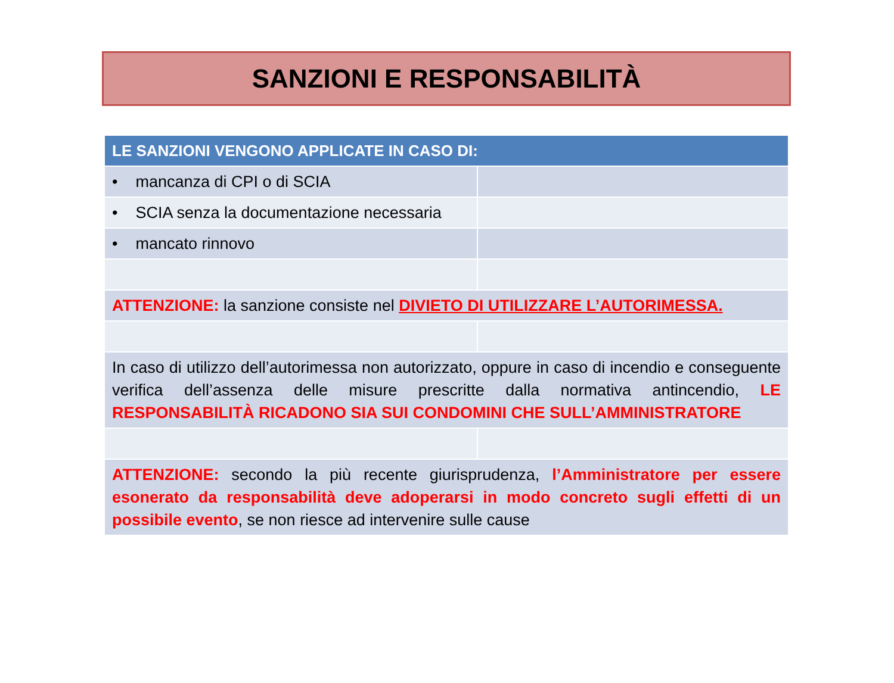SANZIONI E RESPONSABILITÀ
| LE SANZIONI VENGONO APPLICATE IN CASO DI: | |
| --- | --- |
| • mancanza di CPI o di SCIA | |
| • SCIA senza la documentazione necessaria | |
| • mancato rinnovo | |
| ATTENZIONE: la sanzione consiste nel DIVIETO DI UTILIZZARE L’AUTORIMESSA. | |
| In caso di utilizzo dell’autorimessa non autorizzato, oppure in caso di incendio e conseguente verifica dell’assenza delle misure prescritte dalla normativa antincendio, LE RESPONSABILITÀ RICADONO SIA SUI CONDOMINI CHE SULL’AMMINISTRATORE | |
| ATTENZIONE: secondo la più recente giurisprudenza, l’Amministratore per essere esonerato da responsabilità deve adoperarsi in modo concreto sugli effetti di un possibile evento , se non riesce ad intervenire sulle cause | |